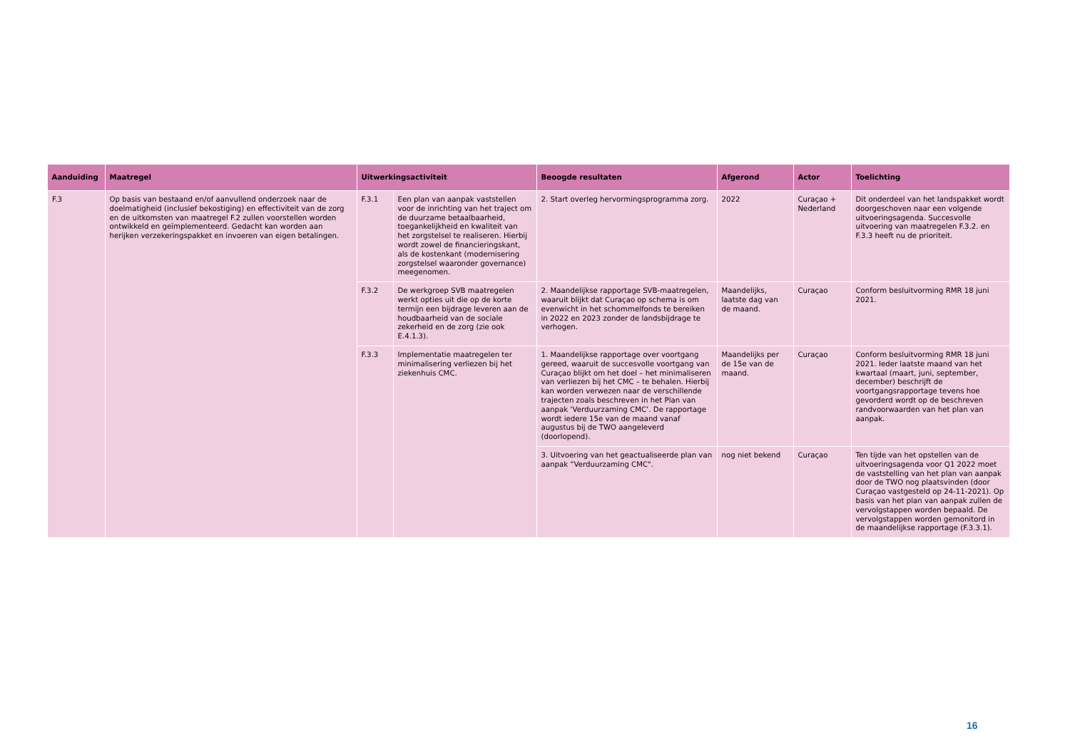| Aanduiding | Maatregel | Uitwerkingsactiviteit | | Beoogde resultaten | Afgerond | Actor | Toelichting |
| --- | --- | --- | --- | --- | --- | --- | --- |
| F.3 | Op basis van bestaand en/of aanvullend onderzoek naar de doelmatigheid (inclusief bekostiging) en effectiviteit van de zorg en de uitkomsten van maatregel F.2 zullen voorstellen worden ontwikkeld en geïmplementeerd. Gedacht kan worden aan herijken verzekeringspakket en invoeren van eigen betalingen. | F.3.1 | Een plan van aanpak vaststellen voor de inrichting van het traject om de duurzame betaalbaarheid, toegankelijkheid en kwaliteit van het zorgstelsel te realiseren. Hierbij wordt zowel de financieringskant, als de kostenkant (modernisering zorgstelsel waaronder governance) meegenomen. | 2. Start overleg hervormingsprogramma zorg. | 2022 | Curaçao + Nederland | Dit onderdeel van het landspakket wordt doorgeschoven naar een volgende uitvoeringsagenda. Succesvolle uitvoering van maatregelen F.3.2. en F.3.3 heeft nu de prioriteit. |
| | | F.3.2 | De werkgroep SVB maatregelen werkt opties uit die op de korte termijn een bijdrage leveren aan de houdbaarheid van de sociale zekerheid en de zorg (zie ook E.4.1.3). | 2. Maandelijkse rapportage SVB-maatregelen, waaruit blijkt dat Curaçao op schema is om evenwicht in het schommelfonds te bereiken in 2022 en 2023 zonder de landsbijdrage te verhogen. | Maandelijks, laatste dag van de maand. | Curaçao | Conform besluitvorming RMR 18 juni 2021. |
| | | F.3.3 | Implementatie maatregelen ter minimalisering verliezen bij het ziekenhuis CMC. | 1. Maandelijkse rapportage over voortgang gereed, waaruit de succesvolle voortgang van Curaçao blijkt om het doel – het minimaliseren van verliezen bij het CMC – te behalen. Hierbij kan worden verwezen naar de verschillende trajecten zoals beschreven in het Plan van aanpak ‘Verduurzaming CMC’. De rapportage wordt iedere 15e van de maand vanaf augustus bij de TWO aangeleverd (doorlopend). | Maandelijks per de 15e van de maand. | Curaçao | Conform besluitvorming RMR 18 juni 2021. Ieder laatste maand van het kwartaal (maart, juni, september, december) beschrijft de voortgangsrapportage tevens hoe gevorderd wordt op de beschreven randvoorwaarden van het plan van aanpak. |
| | | | | 3. Uitvoering van het geactualiseerde plan van aanpak “Verduurzaming CMC". | nog niet bekend | Curaçao | Ten tijde van het opstellen van de uitvoeringsagenda voor Q1 2022 moet de vaststelling van het plan van aanpak door de TWO nog plaatsvinden (door Curaçao vastgesteld op 24-11-2021). Op basis van het plan van aanpak zullen de vervolgstappen worden bepaald. De vervolgstappen worden gemonitord in de maandelijkse rapportage (F.3.3.1). |
16